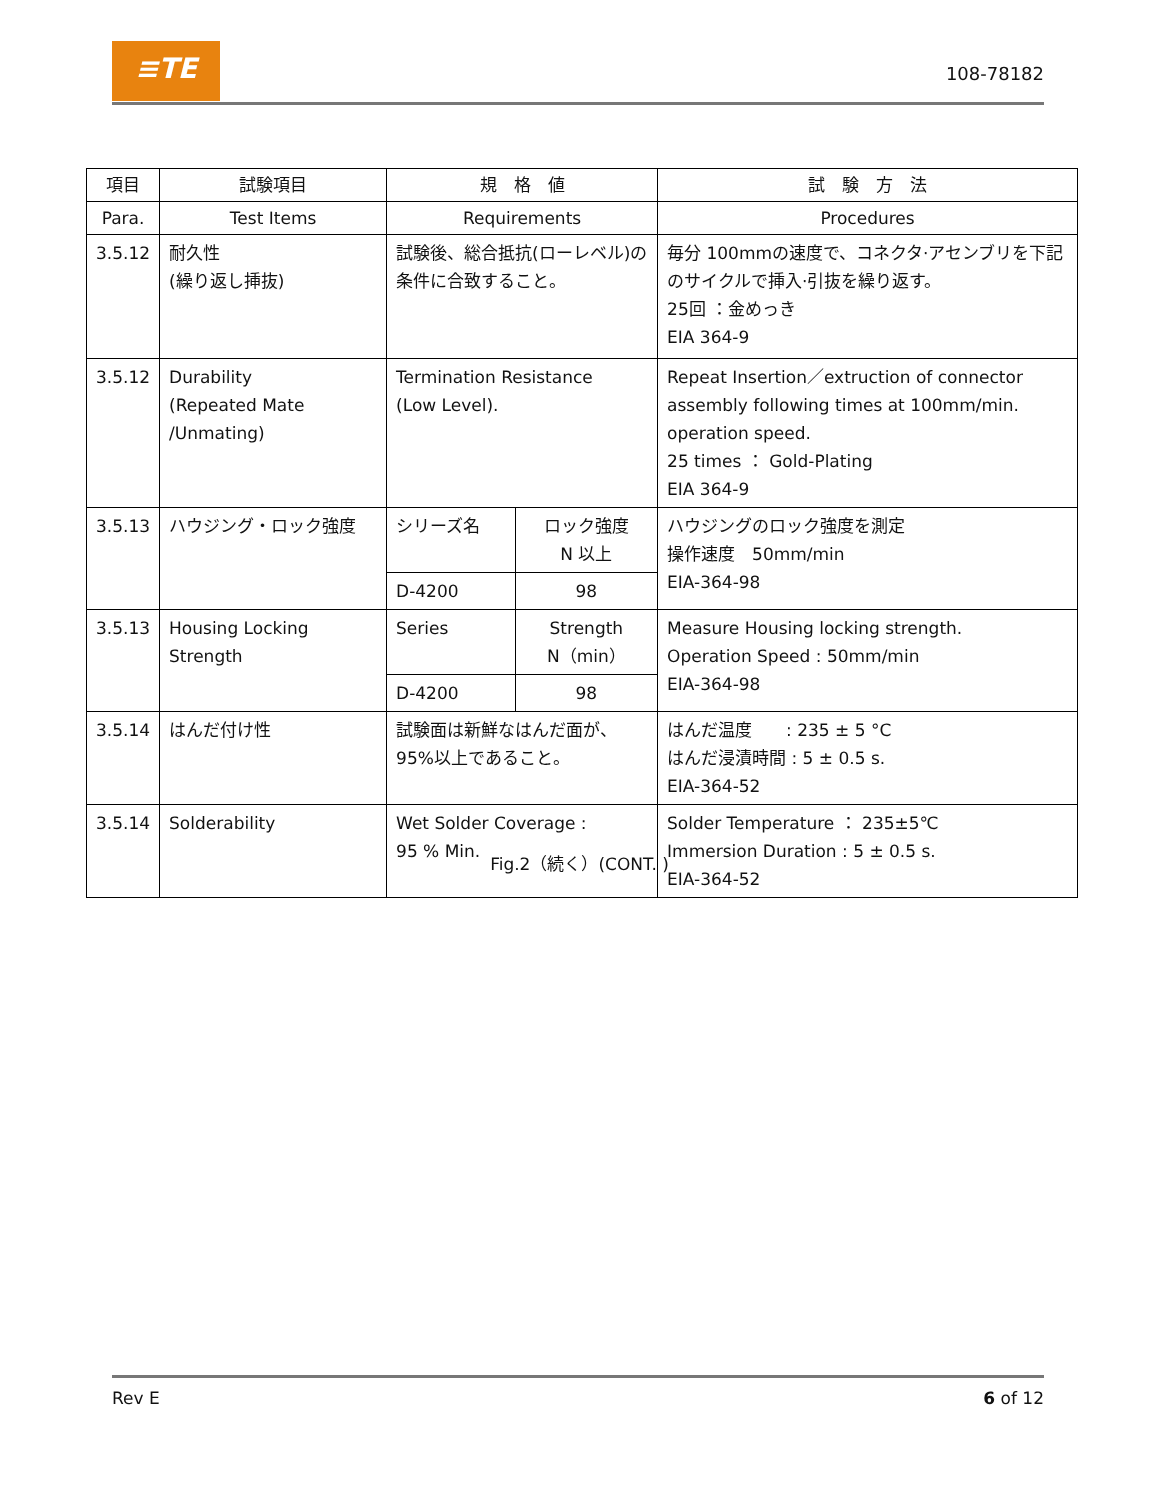≡TE
108-78182
| 項目 | 試験項目 | 規 格 値 | | 試 験 方 法 |
| --- | --- | --- | --- | --- |
| Para. | Test Items | Requirements | | Procedures |
| 3.5.12 | 耐久性 (繰り返し挿抜) | 試験後、総合抵抗(ローレベル)の条件に合致すること。 | | 毎分 100mmの速度で、コネクタ·アセンブリを下記のサイクルで挿入·引抜を繰り返す。 25回 ：金めっき EIA 364-9 |
| 3.5.12 | Durability (Repeated Mate /Unmating) | Termination Resistance (Low Level). | | Repeat Insertion／extruction of connector assembly following times at 100mm/min. operation speed. 25 times ： Gold-Plating EIA 364-9 |
| 3.5.13 | ハウジング・ロック強度 | シリーズ名 | ロック強度 N 以上 | ハウジングのロック強度を測定 操作速度 50mm/min EIA-364-98 |
| | | D-4200 | 98 | |
| 3.5.13 | Housing Locking Strength | Series | Strength N（min） | Measure Housing locking strength. Operation Speed : 50mm/min EIA-364-98 |
| | | D-4200 | 98 | |
| 3.5.14 | はんだ付け性 | 試験面は新鮮なはんだ面が、95%以上であること。 | | はんだ温度 : 235 ± 5 °C はんだ浸漬時間 : 5 ± 0.5 s. EIA-364-52 |
| 3.5.14 | Solderability | Wet Solder Coverage : 95 % Min. | | Solder Temperature ： 235±5℃ Immersion Duration : 5 ± 0.5 s. EIA-364-52 |
Fig.2（続く）(CONT. )
Rev E 6 of 12